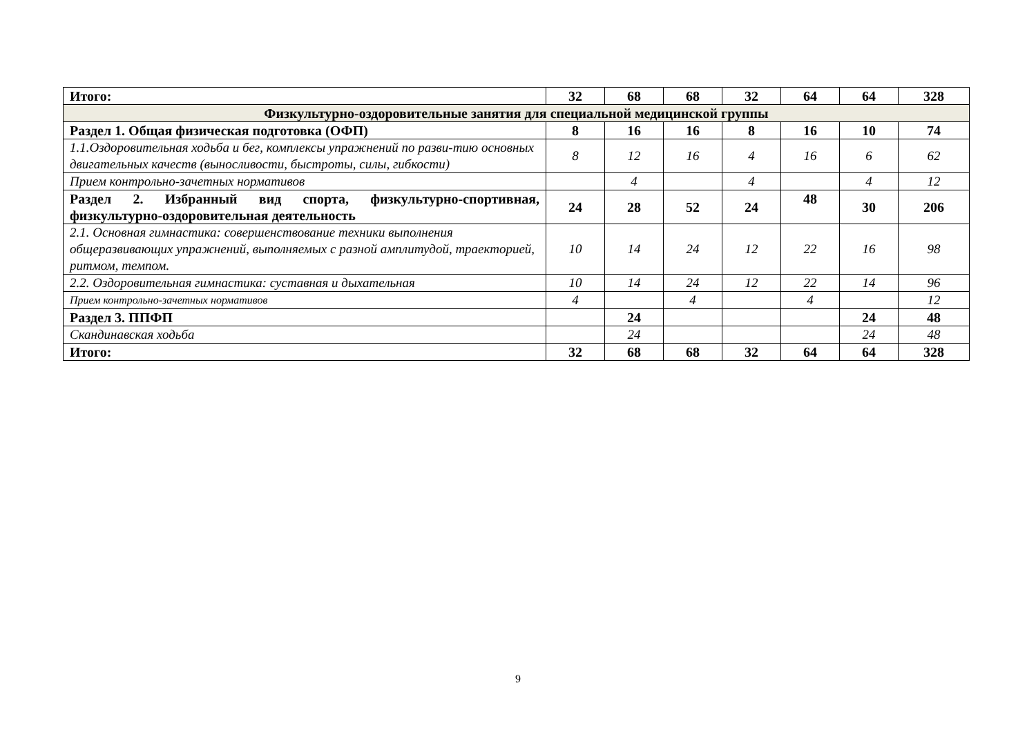| Итого: | 32 | 68 | 68 | 32 | 64 | 64 | 328 |
| Физкультурно-оздоровительные занятия для специальной медицинской группы | | | | | | | |
| Раздел 1. Общая физическая подготовка (ОФП) | 8 | 16 | 16 | 8 | 16 | 10 | 74 |
| 1.1.Оздоровительная ходьба и бег, комплексы упражнений по разви-тию основных двигательных качеств (выносливости, быстроты, силы, гибкости) | 8 | 12 | 16 | 4 | 16 | 6 | 62 |
| Прием контрольно-зачетных нормативов | | 4 | | 4 | | 4 | 12 |
| Раздел 2. Избранный вид спорта, физкультурно-спортивная, физкультурно-оздоровительная деятельность | 24 | 28 | 52 | 24 | 48 | 30 | 206 |
| 2.1. Основная гимнастика: совершенствование техники выполнения общеразвивающих упражнений, выполняемых с разной амплитудой, траекторией, ритмом, темпом. | 10 | 14 | 24 | 12 | 22 | 16 | 98 |
| 2.2. Оздоровительная гимнастика: суставная и дыхательная | 10 | 14 | 24 | 12 | 22 | 14 | 96 |
| Прием контрольно-зачетных нормативов | 4 | | 4 | | 4 | | 12 |
| Раздел 3. ППФП | | 24 | | | | 24 | 48 |
| Скандинавская ходьба | | 24 | | | | 24 | 48 |
| Итого: | 32 | 68 | 68 | 32 | 64 | 64 | 328 |
9